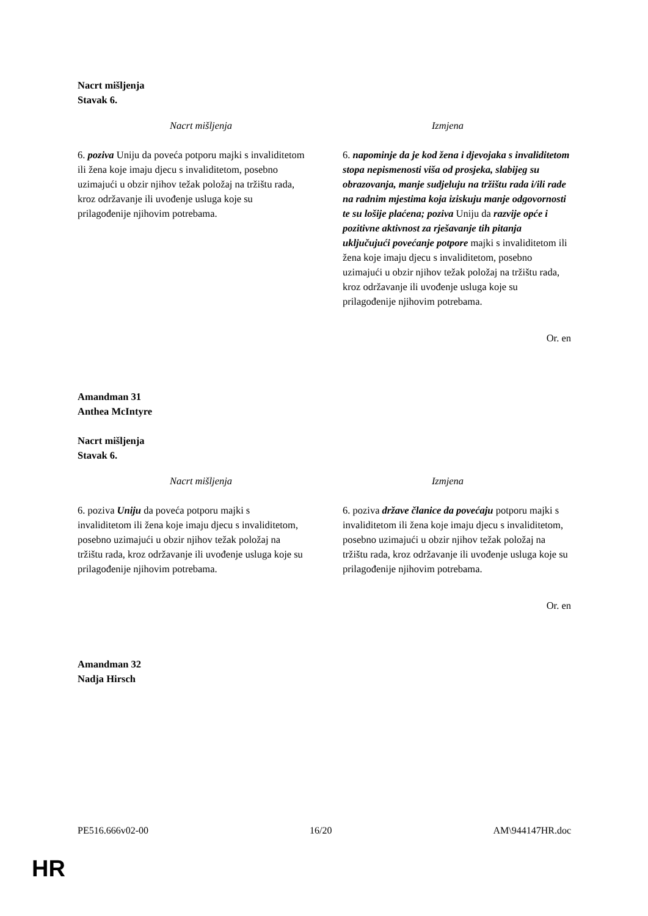Nacrt mišljenja
Stavak 6.
| Nacrt mišljenja | Izmjena |
| --- | --- |
| 6. poziva Uniju da poveća potporu majki s invaliditetom ili žena koje imaju djecu s invaliditetom, posebno uzimajući u obzir njihov težak položaj na tržištu rada, kroz održavanje ili uvođenje usluga koje su prilagođenije njihovim potrebama. | 6. napominje da je kod žena i djevojaka s invaliditetom stopa nepismenosti viša od prosjeka, slabijeg su obrazovanja, manje sudjeluju na tržištu rada i/ili rade na radnim mjestima koja iziskuju manje odgovornosti te su lošije plaćena; poziva Uniju da razvije opće i pozitivne aktivnost za rješavanje tih pitanja uključujući povećanje potpore majki s invaliditetom ili žena koje imaju djecu s invaliditetom, posebno uzimajući u obzir njihov težak položaj na tržištu rada, kroz održavanje ili uvođenje usluga koje su prilagođenije njihovim potrebama. |
Or. en
Amandman 31
Anthea McIntyre
Nacrt mišljenja
Stavak 6.
| Nacrt mišljenja | Izmjena |
| --- | --- |
| 6. poziva Uniju da poveća potporu majki s invaliditetom ili žena koje imaju djecu s invaliditetom, posebno uzimajući u obzir njihov težak položaj na tržištu rada, kroz održavanje ili uvođenje usluga koje su prilagođenije njihovim potrebama. | 6. poziva države članice da povećaju potporu majki s invaliditetom ili žena koje imaju djecu s invaliditetom, posebno uzimajući u obzir njihov težak položaj na tržištu rada, kroz održavanje ili uvođenje usluga koje su prilagođenije njihovim potrebama. |
Or. en
Amandman 32
Nadja Hirsch
PE516.666v02-00 16/20 AM\944147HR.doc
HR